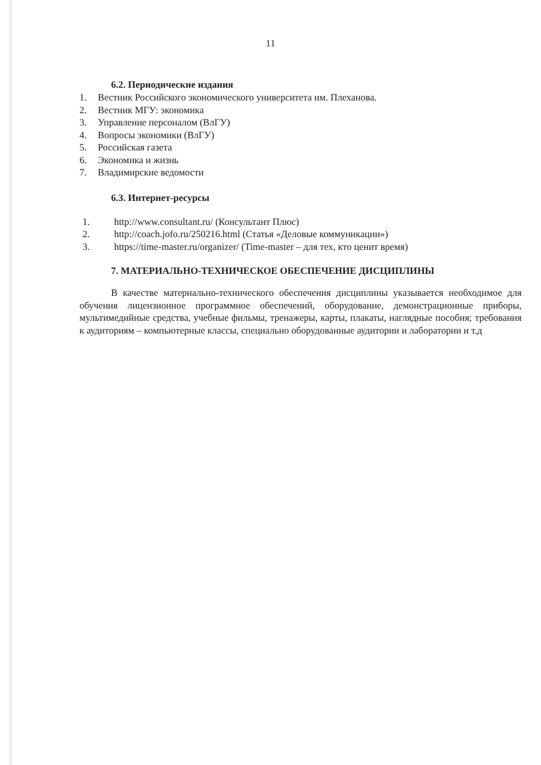11
6.2. Периодические издания
1. Вестник Российского экономического университета им. Плеханова.
2. Вестник МГУ: экономика
3. Управление персоналом (ВлГУ)
4. Вопросы экономики (ВлГУ)
5. Российская газета
6. Экономика и жизнь
7. Владимирские ведомости
6.3. Интернет-ресурсы
1. http://www.consultant.ru/ (Консультант Плюс)
2. http://coach.jofo.ru/250216.html (Статья «Деловые коммуникации»)
3. https://time-master.ru/organizer/ (Time-master – для тех, кто ценит время)
7. МАТЕРИАЛЬНО-ТЕХНИЧЕСКОЕ ОБЕСПЕЧЕНИЕ ДИСЦИПЛИНЫ
В качестве материально-технического обеспечения дисциплины указывается необходимое для обучения лицензионное программное обеспечений, оборудование, демонстрационные приборы, мультимедийные средства, учебные фильмы, тренажеры, карты, плакаты, наглядные пособия; требования к аудиториям – компьютерные классы, специально оборудованные аудитории и лаборатории и т.д